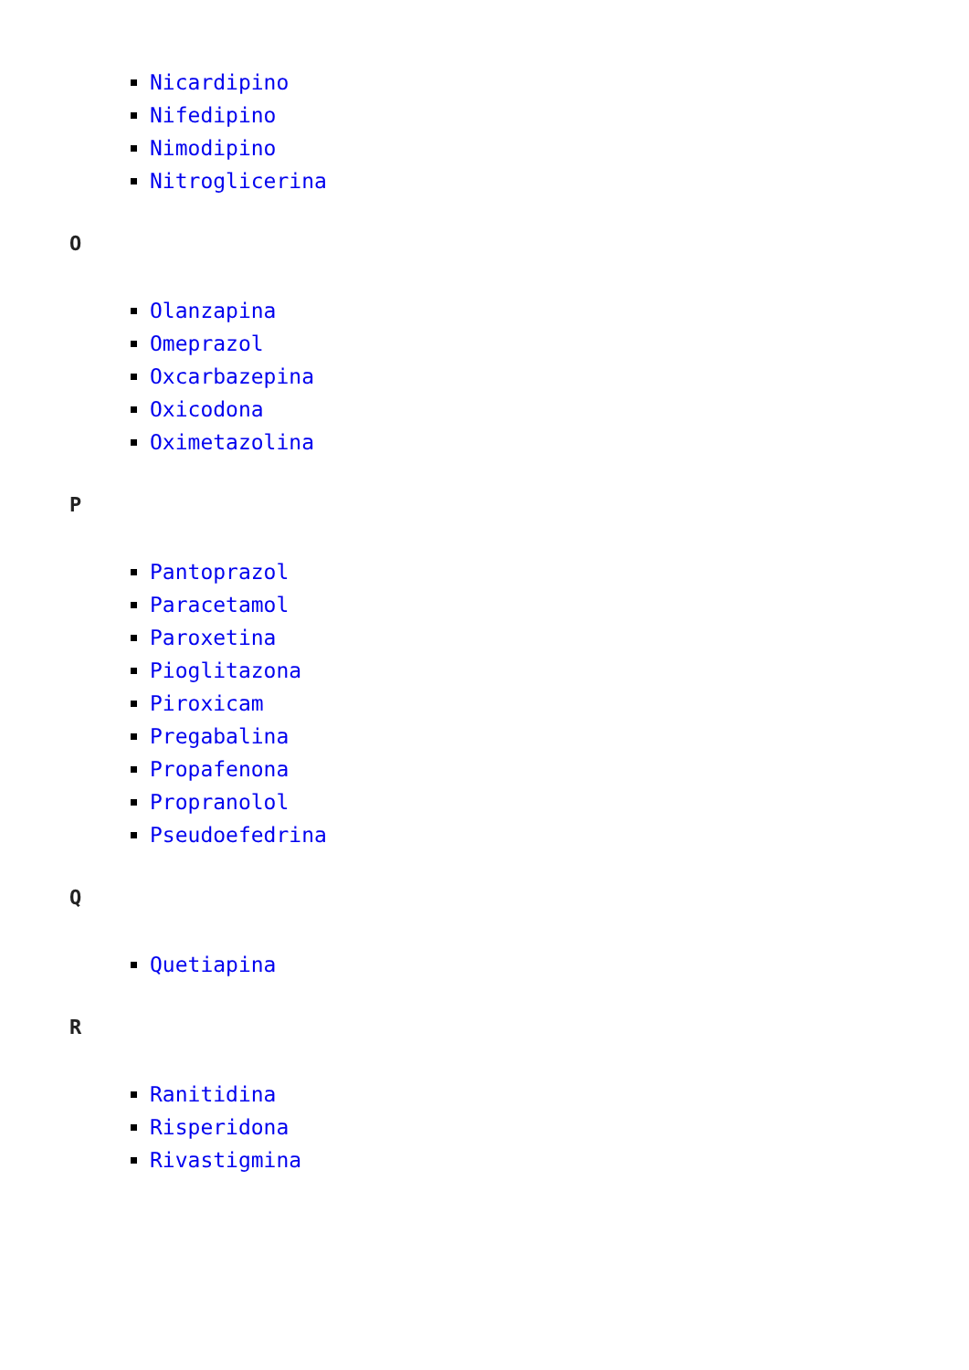Nicardipino
Nifedipino
Nimodipino
Nitroglicerina
O
Olanzapina
Omeprazol
Oxcarbazepina
Oxicodona
Oximetazolina
P
Pantoprazol
Paracetamol
Paroxetina
Pioglitazona
Piroxicam
Pregabalina
Propafenona
Propranolol
Pseudoefedrina
Q
Quetiapina
R
Ranitidina
Risperidona
Rivastigmina